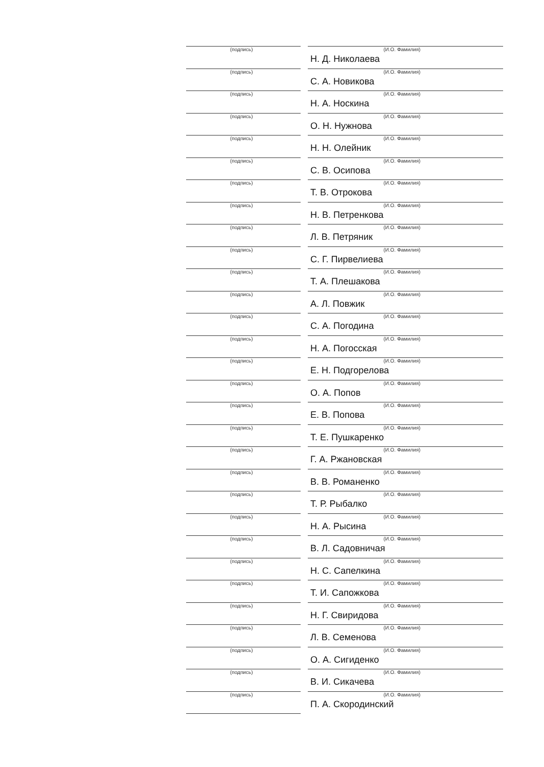(подпись)
(И.О. Фамилия)
Н. Д. Николаева
(подпись)
(И.О. Фамилия)
С. А. Новикова
(подпись)
(И.О. Фамилия)
Н. А. Носкина
(подпись)
(И.О. Фамилия)
О. Н. Нужнова
(подпись)
(И.О. Фамилия)
Н. Н. Олейник
(подпись)
(И.О. Фамилия)
С. В. Осипова
(подпись)
(И.О. Фамилия)
Т. В. Отрокова
(подпись)
(И.О. Фамилия)
Н. В. Петренкова
(подпись)
(И.О. Фамилия)
Л. В. Петряник
(подпись)
(И.О. Фамилия)
С. Г. Пирвелиева
(подпись)
(И.О. Фамилия)
Т. А. Плешакова
(подпись)
(И.О. Фамилия)
А. Л. Повжик
(подпись)
(И.О. Фамилия)
С. А. Погодина
(подпись)
(И.О. Фамилия)
Н. А. Погосская
(подпись)
(И.О. Фамилия)
Е. Н. Подгорелова
(подпись)
(И.О. Фамилия)
О. А. Попов
(подпись)
(И.О. Фамилия)
Е. В. Попова
(подпись)
(И.О. Фамилия)
Т. Е. Пушкаренко
(подпись)
(И.О. Фамилия)
Г. А. Ржановская
(подпись)
(И.О. Фамилия)
В. В. Романенко
(подпись)
(И.О. Фамилия)
Т. Р. Рыбалко
(подпись)
(И.О. Фамилия)
Н. А. Рысина
(подпись)
(И.О. Фамилия)
В. Л. Садовничая
(подпись)
(И.О. Фамилия)
Н. С. Сапелкина
(подпись)
(И.О. Фамилия)
Т. И. Сапожкова
(подпись)
(И.О. Фамилия)
Н. Г. Свиридова
(подпись)
(И.О. Фамилия)
Л. В. Семенова
(подпись)
(И.О. Фамилия)
О. А. Сигиденко
(подпись)
(И.О. Фамилия)
В. И. Сикачева
(подпись)
(И.О. Фамилия)
П. А. Скородинский